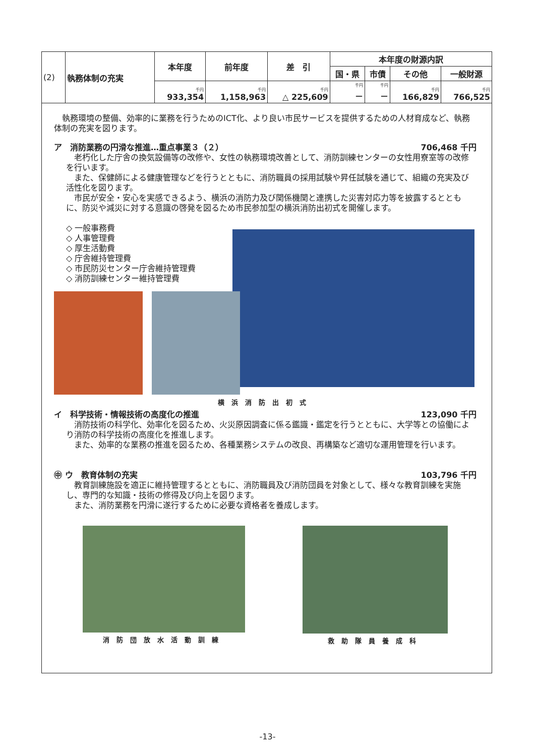| (2) | 執務体制の充実 | 本年度 | 前年度 | 差 引 | 本年度の財源内訳 | | | |
| | | | | | 国・県 | 市債 | その他 | 一般財源 |
| | | 千円 933,354 | 千円 1,158,963 | 千円 △ 225,609 | 千円 － | 千円 － | 千円 166,829 | 千円 766,525 |
　執務環境の整備、効率的に業務を行うためのICT化、より良い市民サービスを提供するための人材育成など、執務体制の充実を図ります。
ア　消防業務の円滑な推進…重点事業３（２） 706,468 千円
　老朽化した庁舎の換気設備等の改修や、女性の執務環境改善として、消防訓練センターの女性用寮室等の改修を行います。
　また、保健師による健康管理などを行うとともに、消防職員の採用試験や昇任試験を通じて、組織の充実及び活性化を図ります。
　市民が安全・安心を実感できるよう、横浜の消防力及び関係機関と連携した災害対応力等を披露するとともに、防災や減災に対する意識の啓発を図るため市民参加型の横浜消防出初式を開催します。
◇ 一般事務費
◇ 人事管理費
◇ 厚生活動費
◇ 庁舎維持管理費
◇ 市民防災センター庁舎維持管理費
◇ 消防訓練センター維持管理費
横浜消防出初式
イ　科学技術・情報技術の高度化の推進 123,090 千円
　消防技術の科学化、効率化を図るため、火災原因調査に係る鑑識・鑑定を行うとともに、大学等との協働により消防の科学技術の高度化を推進します。
　また、効率的な業務の推進を図るため、各種業務システムの改良、再構築など適切な運用管理を行います。
㊥ ウ　教育体制の充実 103,796 千円
　教育訓練施設を適正に維持管理するとともに、消防職員及び消防団員を対象として、様々な教育訓練を実施し、専門的な知識・技術の修得及び向上を図ります。
　また、消防業務を円滑に遂行するために必要な資格者を養成します。
消防団放水活動訓練 救助隊員養成科
-13-